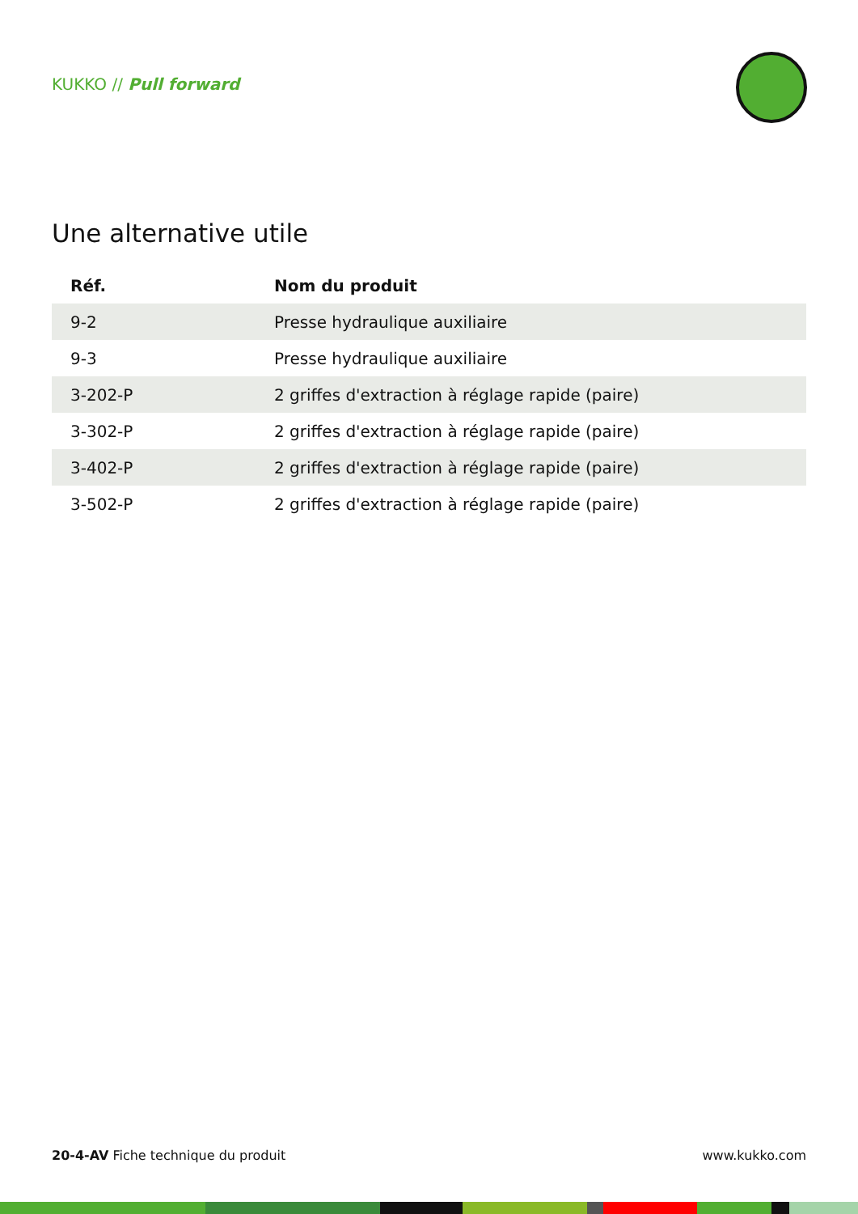KUKKO // Pull forward
Une alternative utile
| Réf. | Nom du produit |
| --- | --- |
| 9-2 | Presse hydraulique auxiliaire |
| 9-3 | Presse hydraulique auxiliaire |
| 3-202-P | 2 griffes d'extraction à réglage rapide (paire) |
| 3-302-P | 2 griffes d'extraction à réglage rapide (paire) |
| 3-402-P | 2 griffes d'extraction à réglage rapide (paire) |
| 3-502-P | 2 griffes d'extraction à réglage rapide (paire) |
20-4-AV Fiche technique du produit www.kukko.com